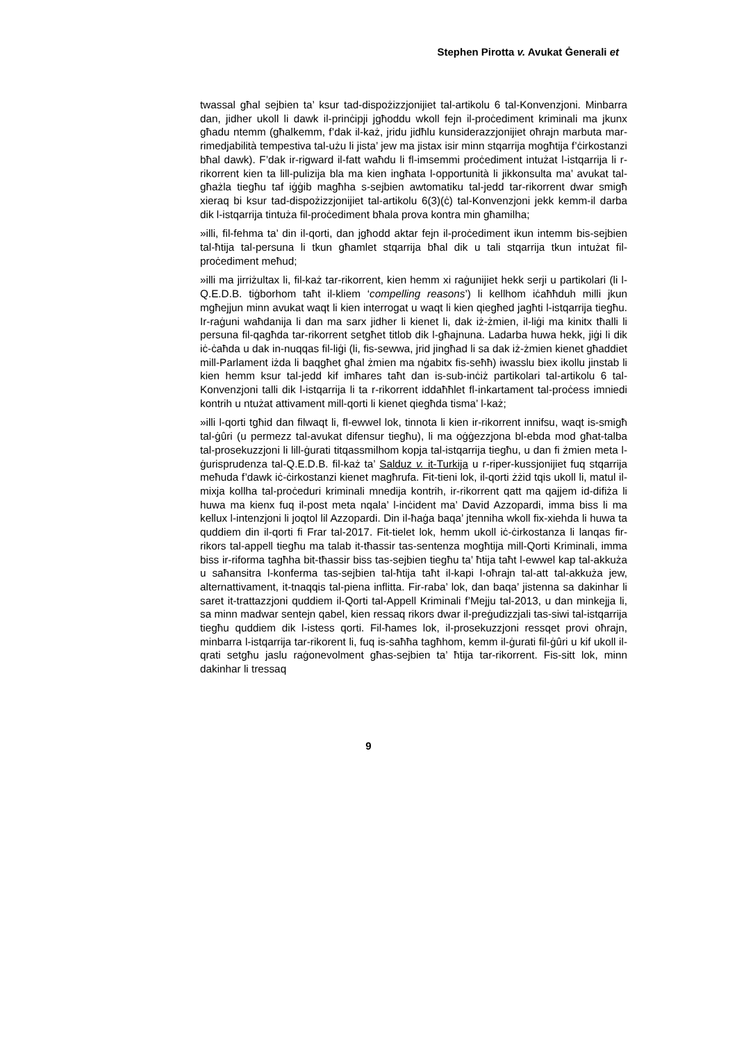Stephen Pirotta v. Avukat Ġenerali et
twassal għal sejbien ta’ ksur tad-dispożizzjonijiet tal-artikolu 6 tal-Konvenzjoni. Minbarra dan, jidher ukoll li dawk il-prinċipji jgħoddu wkoll fejn il-proċediment kriminali ma jkunx għadu ntemm (għalkemm, f’dak il-każ, jridu jidħlu kunsiderazzjonijiet oħrajn marbuta mar-rimedjabilità tempestiva tal-użu li jista’ jew ma jistax isir minn stqarrija mogħtija f’ċirkostanzi bħal dawk). F’dak ir-rigward il-fatt waħdu li fl-imsemmi proċediment intużat l-istqarrija li r-rikorrent kien ta lill-pulizija bla ma kien ingħata l-opportunità li jikkonsulta ma’ avukat tal-għażla tiegħu taf iġġib magħha s-sejbien awtomatiku tal-jedd tar-rikorrent dwar smigħ xieraq bi ksur tad-dispożizzjonijiet tal-artikolu 6(3)(ċ) tal-Konvenzjoni jekk kemm-il darba dik l-istqarrija tintuża fil-proċediment bħala prova kontra min għamilha;
»illi, fil-fehma ta’ din il-qorti, dan jgħodd aktar fejn il-proċediment ikun intemm bis-sejbien tal-ħtija tal-persuna li tkun għamlet stqarrija bħal dik u tali stqarrija tkun intużat fil-proċediment meħud;
»illi ma jirriżultax li, fil-każ tar-rikorrent, kien hemm xi raġunijiet hekk serji u partikolari (li l-Q.E.D.B. tiġborhom taħt il-kliem ‘compelling reasons’) li kellhom iċaħħduh milli jkun mgħejjun minn avukat waqt li kien interrogat u waqt li kien qiegħed jagħti l-istqarrija tiegħu. Ir-raġuni waħdanija li dan ma sarx jidher li kienet li, dak iż-żmien, il-liġi ma kinitx tħalli li persuna fil-qagħda tar-rikorrent setgħet titlob dik l-għajnuna. Ladarba huwa hekk, jiġi li dik iċ-ċaħda u dak in-nuqqas fil-liġi (li, fis-sewwa, jrid jingħad li sa dak iż-żmien kienet għaddiet mill-Parlament iżda li baqgħet għal żmien ma nġabitx fis-seħħ) iwasslu biex ikollu jinstab li kien hemm ksur tal-jedd kif imħares taħt dan is-sub-inċiż partikolari tal-artikolu 6 tal-Konvenzjoni talli dik l-istqarrija li ta r-rikorrent iddaħħlet fl-inkartament tal-proċess imniedi kontrih u ntużat attivament mill-qorti li kienet qiegħda tisma’ l-każ;
»illi l-qorti tgħid dan filwaqt li, fl-ewwel lok, tinnota li kien ir-rikorrent innifsu, waqt is-smigħ tal-ġûri (u permezz tal-avukat difensur tiegħu), li ma oġġezzjona bl-ebda mod għat-talba tal-prosekuzzjoni li lill-ġurati titqassmilhom kopja tal-istqarrija tiegħu, u dan fi żmien meta l-ġurisprudenza tal-Q.E.D.B. fil-każ ta’ Salduz v. it-Turkija u r-riper-kussjonijiet fuq stqarrija meħuda f’dawk iċ-ċirkostanzi kienet magħrufa. Fit-tieni lok, il-qorti żżid tqis ukoll li, matul il-mixja kollha tal-proċeduri kriminali mnedija kontrih, ir-rikorrent qatt ma qajjem id-difiża li huwa ma kienx fuq il-post meta nqala’ l-inċident ma’ David Azzopardi, imma biss li ma kellux l-intenzjoni li joqtol lil Azzopardi. Din il-ħaġa baqa’ jtenniha wkoll fix-xiehda li huwa ta quddiem din il-qorti fi Frar tal-2017. Fit-tielet lok, hemm ukoll iċ-ċirkostanza li lanqas fir-rikors tal-appell tiegħu ma talab it-tħassir tas-sentenza mogħtija mill-Qorti Kriminali, imma biss ir-riforma tagħha bit-tħassir biss tas-sejbien tiegħu ta’ ħtija taħt l-ewwel kap tal-akkuża u saħansitra l-konferma tas-sejbien tal-ħtija taħt il-kapi l-oħrajn tal-att tal-akkuża jew, alternattivament, it-tnaqqis tal-piena inflitta. Fir-raba’ lok, dan baqa’ jistenna sa dakinhar li saret it-trattazzjoni quddiem il-Qorti tal-Appell Kriminali f’Mejju tal-2013, u dan minkejja li, sa minn madwar sentejn qabel, kien ressaq rikors dwar il-preġudizzjali tas-siwi tal-istqarrija tiegħu quddiem dik l-istess qorti. Fil-ħames lok, il-prosekuzzjoni ressqet provi oħrajn, minbarra l-istqarrija tar-rikorent li, fuq is-saħħa tagħhom, kemm il-ġurati fil-ġûri u kif ukoll il-qrati setgħu jaslu raġonevolment għas-sejbien ta’ ħtija tar-rikorrent. Fis-sitt lok, minn dakinhar li tressaq
9